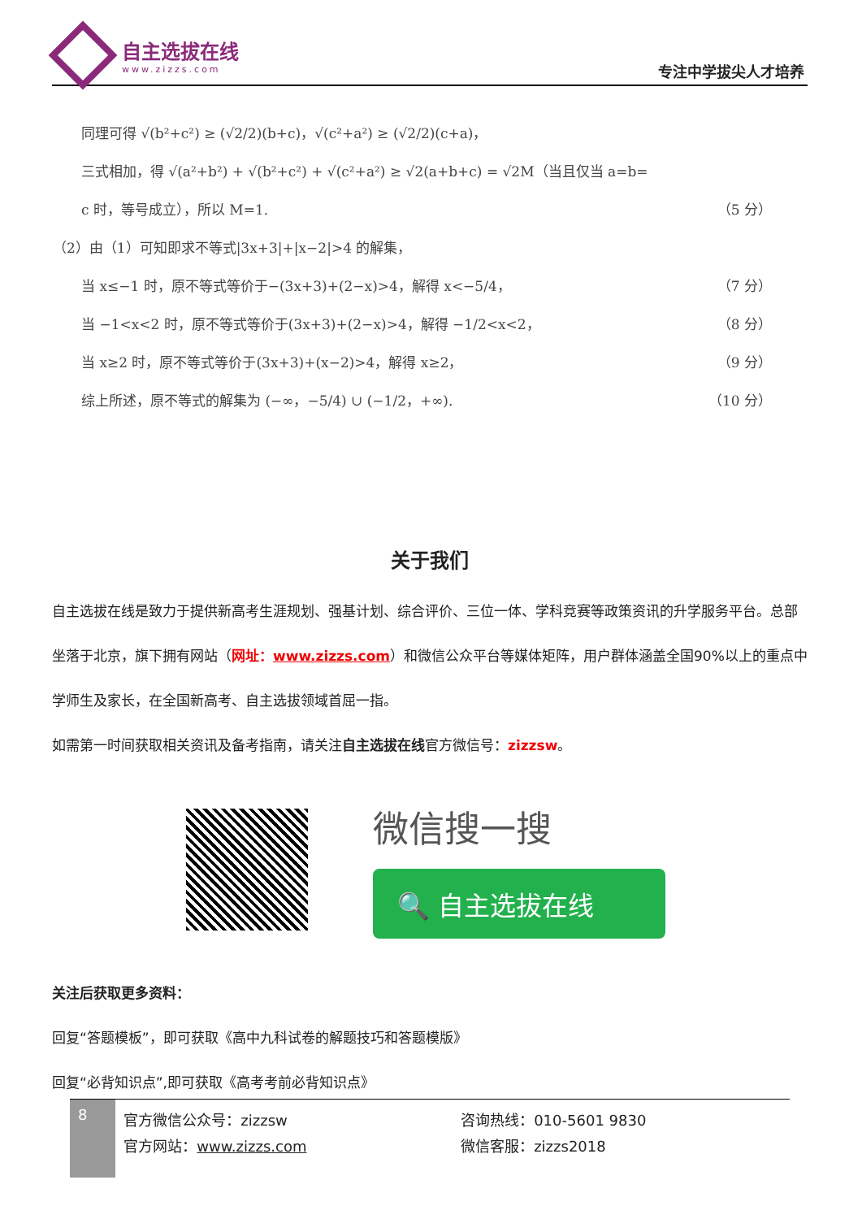自主选拔在线
www.zizzs.com
专注中学拔尖人才培养
同理可得 √(b²+c²) ≥ (√2/2)(b+c)，√(c²+a²) ≥ (√2/2)(c+a)，
三式相加，得 √(a²+b²) + √(b²+c²) + √(c²+a²) ≥ √2(a+b+c) = √2M（当且仅当 a=b=
c 时，等号成立），所以 M=1. （5 分）
（2）由（1）可知即求不等式|3x+3|+|x−2|>4 的解集，
当 x≤−1 时，原不等式等价于−(3x+3)+(2−x)>4，解得 x<−5/4， （7 分）
当 −1<x<2 时，原不等式等价于(3x+3)+(2−x)>4，解得 −1/2<x<2， （8 分）
当 x≥2 时，原不等式等价于(3x+3)+(x−2)>4，解得 x≥2， （9 分）
综上所述，原不等式的解集为 (−∞，−5/4) ∪ (−1/2，+∞). （10 分）
关于我们
自主选拔在线是致力于提供新高考生涯规划、强基计划、综合评价、三位一体、学科竞赛等政策资讯的升学服务平台。总部坐落于北京，旗下拥有网站（网址：www.zizzs.com）和微信公众平台等媒体矩阵，用户群体涵盖全国90%以上的重点中学师生及家长，在全国新高考、自主选拔领域首屈一指。
如需第一时间获取相关资讯及备考指南，请关注自主选拔在线官方微信号：zizzsw。
微信搜一搜
🔍 自主选拔在线
关注后获取更多资料：
回复“答题模板”，即可获取《高中九科试卷的解题技巧和答题模版》
回复“必背知识点”,即可获取《高考考前必背知识点》
8
官方微信公众号：zizzsw
官方网站：www.zizzs.com
咨询热线：010-5601 9830
微信客服：zizzs2018